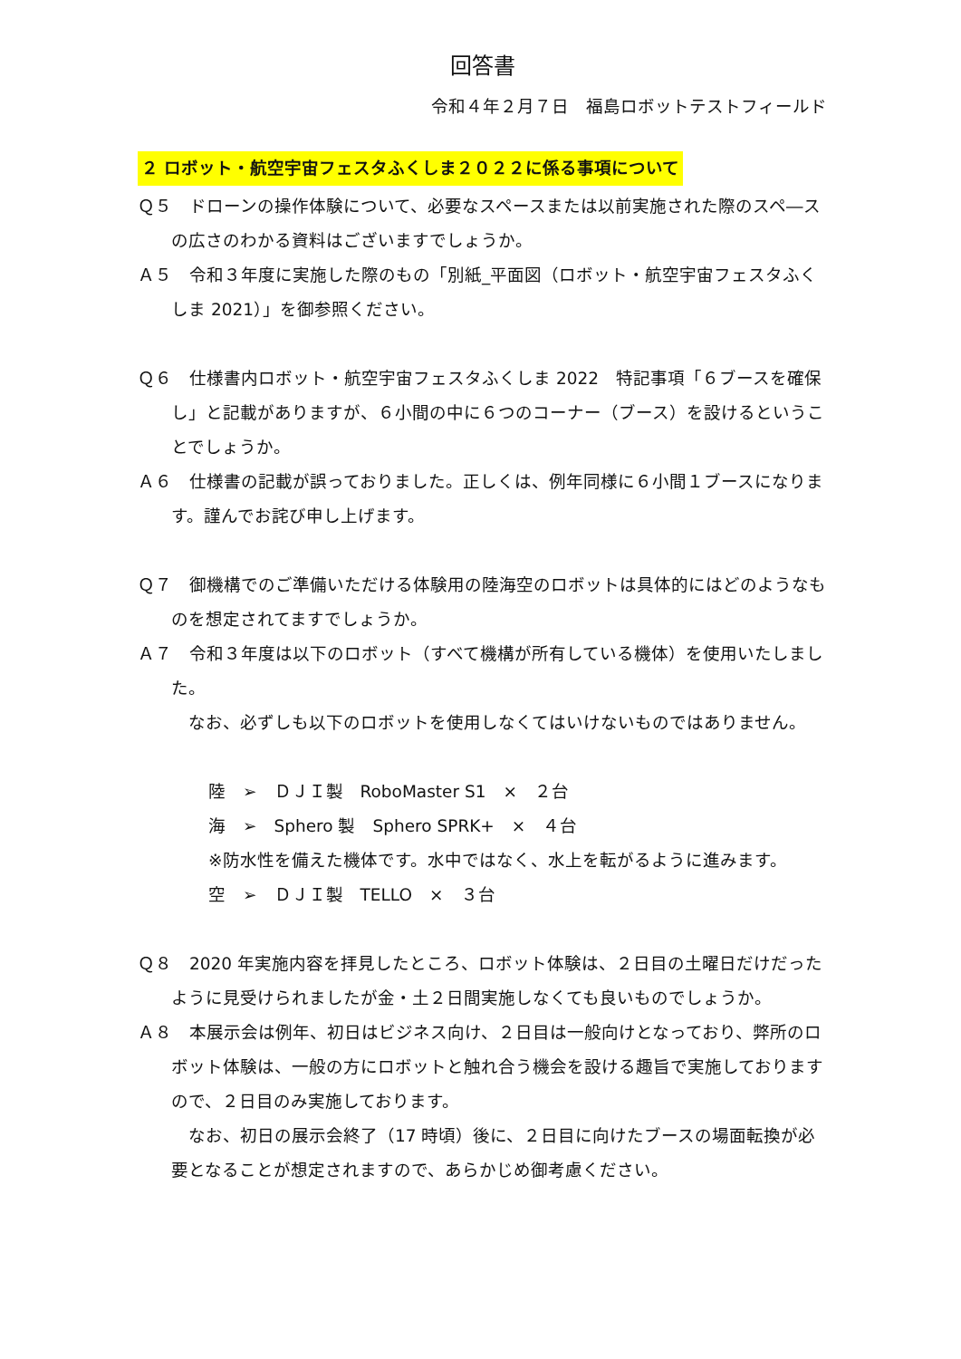回答書
令和４年２月７日　福島ロボットテストフィールド
２ ロボット・航空宇宙フェスタふくしま２０２２に係る事項について
Ｑ５　ドローンの操作体験について、必要なスペースまたは以前実施された際のスペ―スの広さのわかる資料はございますでしょうか。
Ａ５　令和３年度に実施した際のもの「別紙_平面図（ロボット・航空宇宙フェスタふくしま 2021）」を御参照ください。
Ｑ６　仕様書内ロボット・航空宇宙フェスタふくしま 2022　特記事項「６ブースを確保し」と記載がありますが、６小間の中に６つのコーナー（ブース）を設けるということでしょうか。
Ａ６　仕様書の記載が誤っておりました。正しくは、例年同様に６小間１ブースになります。謹んでお詫び申し上げます。
Ｑ７　御機構でのご準備いただける体験用の陸海空のロボットは具体的にはどのようなものを想定されてますでしょうか。
Ａ７　令和３年度は以下のロボット（すべて機構が所有している機体）を使用いたしました。
　なお、必ずしも以下のロボットを使用しなくてはいけないものではありません。
陸　➢　ＤＪＩ製　RoboMaster S1　×　２台
海　➢　Sphero 製　Sphero SPRK+　×　４台
※防水性を備えた機体です。水中ではなく、水上を転がるように進みます。
空　➢　ＤＪＩ製　TELLO　×　３台
Ｑ８　2020 年実施内容を拝見したところ、ロボット体験は、２日目の土曜日だけだったように見受けられましたが金・土２日間実施しなくても良いものでしょうか。
Ａ８　本展示会は例年、初日はビジネス向け、２日目は一般向けとなっており、弊所のロボット体験は、一般の方にロボットと触れ合う機会を設ける趣旨で実施しておりますので、２日目のみ実施しております。
　なお、初日の展示会終了（17 時頃）後に、２日目に向けたブースの場面転換が必要となることが想定されますので、あらかじめ御考慮ください。